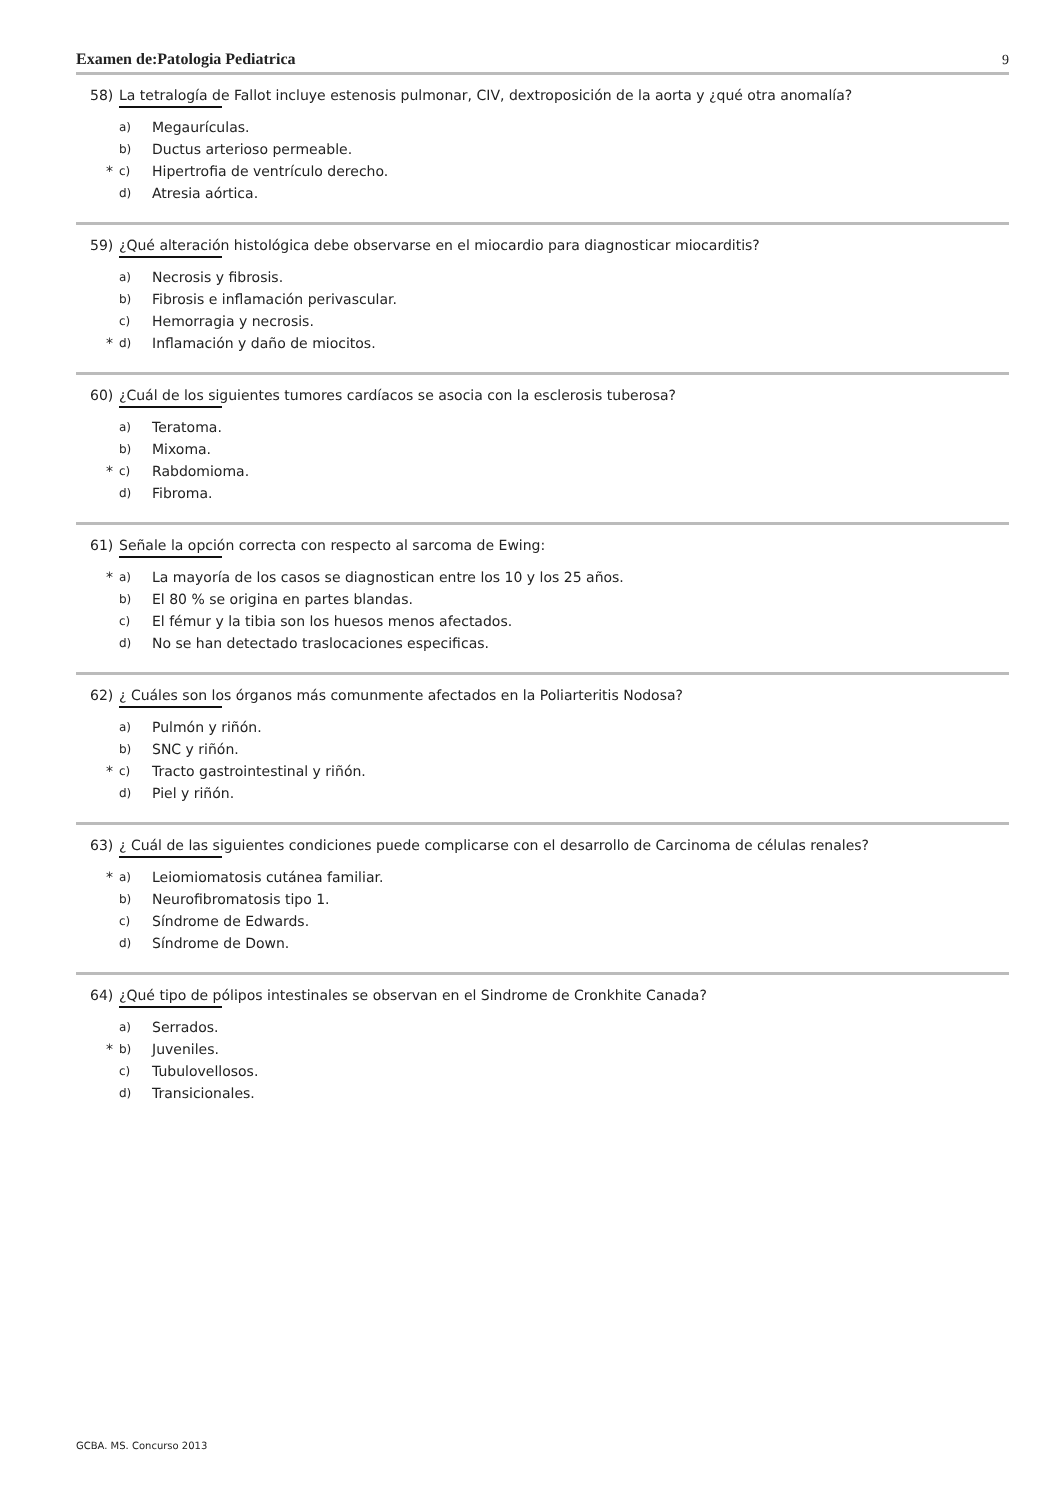Examen de:Patologia Pediatrica 9
58) La tetralogía de Fallot incluye estenosis pulmonar, CIV, dextroposición de la aorta y ¿qué otra anomalía?
a) Megaurículas.
b) Ductus arterioso permeable.
* c) Hipertrofia de ventrículo derecho.
d) Atresia aórtica.
59) ¿Qué alteración histológica debe observarse en el miocardio para diagnosticar miocarditis?
a) Necrosis y fibrosis.
b) Fibrosis e inflamación perivascular.
c) Hemorragia y necrosis.
* d) Inflamación y daño de miocitos.
60) ¿Cuál de los siguientes tumores cardíacos se asocia con la esclerosis tuberosa?
a) Teratoma.
b) Mixoma.
* c) Rabdomioma.
d) Fibroma.
61) Señale la opción correcta con respecto al sarcoma de Ewing:
* a) La mayoría de los casos se diagnostican entre los 10 y los 25 años.
b) El 80 % se origina en partes blandas.
c) El fémur y la tibia son los huesos menos afectados.
d) No se han detectado traslocaciones especificas.
62) ¿ Cuáles son los órganos más comunmente afectados en la Poliarteritis Nodosa?
a) Pulmón y riñón.
b) SNC y riñón.
* c) Tracto gastrointestinal y riñón.
d) Piel y riñón.
63) ¿ Cuál de las siguientes condiciones puede complicarse con el desarrollo de Carcinoma de células renales?
* a) Leiomiomatosis cutánea familiar.
b) Neurofibromatosis tipo 1.
c) Síndrome de Edwards.
d) Síndrome de Down.
64) ¿Qué tipo de pólipos intestinales se observan en el Sindrome de Cronkhite Canada?
a) Serrados.
* b) Juveniles.
c) Tubulovellosos.
d) Transicionales.
GCBA. MS. Concurso 2013